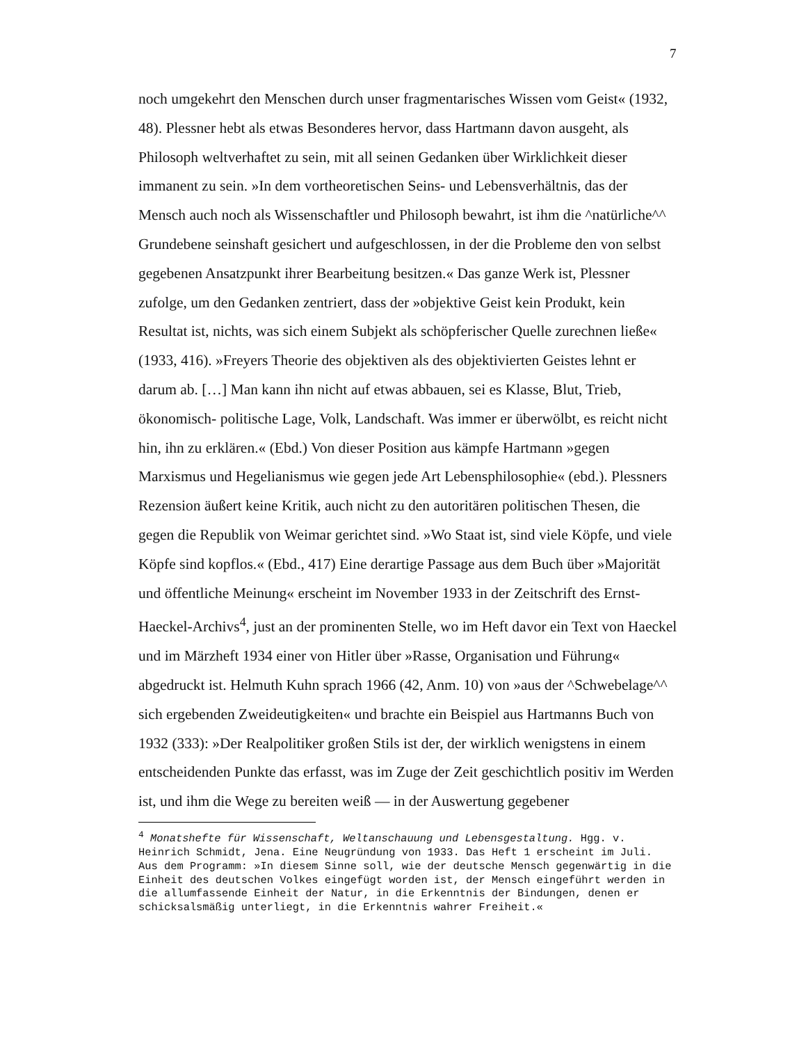7
noch umgekehrt den Menschen durch unser fragmentarisches Wissen vom Geist« (1932, 48). Plessner hebt als etwas Besonderes hervor, dass Hartmann davon ausgeht, als Philosoph weltverhaftet zu sein, mit all seinen Gedanken über Wirklichkeit dieser immanent zu sein. »In dem vortheoretischen Seins- und Lebensverhältnis, das der Mensch auch noch als Wissenschaftler und Philosoph bewahrt, ist ihm die ^natürliche^^ Grundebene seinshaft gesichert und aufgeschlossen, in der die Probleme den von selbst gegebenen Ansatzpunkt ihrer Bearbeitung besitzen.« Das ganze Werk ist, Plessner zufolge, um den Gedanken zentriert, dass der »objektive Geist kein Produkt, kein Resultat ist, nichts, was sich einem Subjekt als schöpferischer Quelle zurechnen ließe« (1933, 416). »Freyers Theorie des objektiven als des objektivierten Geistes lehnt er darum ab. […] Man kann ihn nicht auf etwas abbauen, sei es Klasse, Blut, Trieb, ökonomisch- politische Lage, Volk, Landschaft. Was immer er überwölbt, es reicht nicht hin, ihn zu erklären.« (Ebd.) Von dieser Position aus kämpfe Hartmann »gegen Marxismus und Hegelianismus wie gegen jede Art Lebensphilosophie« (ebd.). Plessners Rezension äußert keine Kritik, auch nicht zu den autoritären politischen Thesen, die gegen die Republik von Weimar gerichtet sind. »Wo Staat ist, sind viele Köpfe, und viele Köpfe sind kopflos.« (Ebd., 417) Eine derartige Passage aus dem Buch über »Majorität und öffentliche Meinung« erscheint im November 1933 in der Zeitschrift des Ernst-Haeckel-Archivs<sup>4</sup>, just an der prominenten Stelle, wo im Heft davor ein Text von Haeckel und im Märzheft 1934 einer von Hitler über »Rasse, Organisation und Führung« abgedruckt ist. Helmuth Kuhn sprach 1966 (42, Anm. 10) von »aus der ^Schwebelage^^ sich ergebenden Zweideutigkeiten« und brachte ein Beispiel aus Hartmanns Buch von 1932 (333): »Der Realpolitiker großen Stils ist der, der wirklich wenigstens in einem entscheidenden Punkte das erfasst, was im Zuge der Zeit geschichtlich positiv im Werden ist, und ihm die Wege zu bereiten weiß — in der Auswertung gegebener
<sup>4</sup> Monatshefte für Wissenschaft, Weltanschauung und Lebensgestaltung. Hgg. v. Heinrich Schmidt, Jena. Eine Neugründung von 1933. Das Heft 1 erscheint im Juli. Aus dem Programm: »In diesem Sinne soll, wie der deutsche Mensch gegenwärtig in die Einheit des deutschen Volkes eingefügt worden ist, der Mensch eingeführt werden in die allumfassende Einheit der Natur, in die Erkenntnis der Bindungen, denen er schicksalsmäßig unterliegt, in die Erkenntnis wahrer Freiheit.«